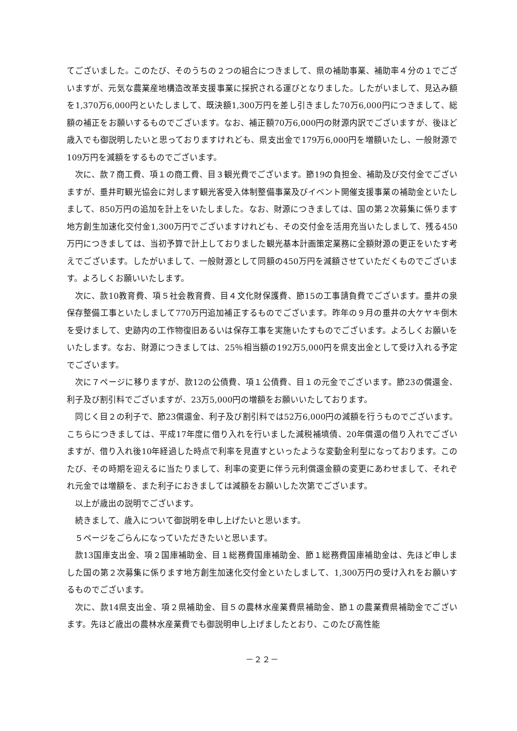てございました。このたび、そのうちの２つの組合につきまして、県の補助事業、補助率４分の１でございますが、元気な農業産地構造改革支援事業に採択される運びとなりました。したがいまして、見込み額を1,370万6,000円といたしまして、既決額1,300万円を差し引きました70万6,000円につきまして、総額の補正をお願いするものでございます。なお、補正額70万6,000円の財源内訳でございますが、後ほど歳入でも御説明したいと思っておりますけれども、県支出金で179万6,000円を増額いたし、一般財源で109万円を減額をするものでございます。
次に、款７商工費、項１の商工費、目３観光費でございます。節19の負担金、補助及び交付金でございますが、垂井町観光協会に対します観光客受入体制整備事業及びイベント開催支援事業の補助金といたしまして、850万円の追加を計上をいたしました。なお、財源につきましては、国の第２次募集に係ります地方創生加速化交付金1,300万円でございますけれども、その交付金を活用充当いたしまして、残る450万円につきましては、当初予算で計上しておりました観光基本計画策定業務に全額財源の更正をいたす考えでございます。したがいまして、一般財源として同額の450万円を減額させていただくものでございます。よろしくお願いいたします。
次に、款10教育費、項５社会教育費、目４文化財保護費、節15の工事請負費でございます。垂井の泉保存整備工事といたしまして770万円追加補正するものでございます。昨年の９月の垂井の大ケヤキ倒木を受けまして、史跡内の工作物復旧あるいは保存工事を実施いたすものでございます。よろしくお願いをいたします。なお、財源につきましては、25％相当額の192万5,000円を県支出金として受け入れる予定でございます。
次に７ページに移りますが、款12の公債費、項１公債費、目１の元金でございます。節23の償還金、利子及び割引料でございますが、23万5,000円の増額をお願いいたしております。
同じく目２の利子で、節23償還金、利子及び割引料では52万6,000円の減額を行うものでございます。こちらにつきましては、平成17年度に借り入れを行いました減税補填債、20年償還の借り入れでございますが、借り入れ後10年経過した時点で利率を見直すといったような変動金利型になっております。このたび、その時期を迎えるに当たりまして、利率の変更に伴う元利償還金額の変更にあわせまして、それぞれ元金では増額を、また利子におきましては減額をお願いした次第でございます。
以上が歳出の説明でございます。
続きまして、歳入について御説明を申し上げたいと思います。
５ページをごらんになっていただきたいと思います。
款13国庫支出金、項２国庫補助金、目１総務費国庫補助金、節１総務費国庫補助金は、先ほど申しました国の第２次募集に係ります地方創生加速化交付金といたしまして、1,300万円の受け入れをお願いするものでございます。
次に、款14県支出金、項２県補助金、目５の農林水産業費県補助金、節１の農業費県補助金でございます。先ほど歳出の農林水産業費でも御説明申し上げましたとおり、このたび高性能
－２２－